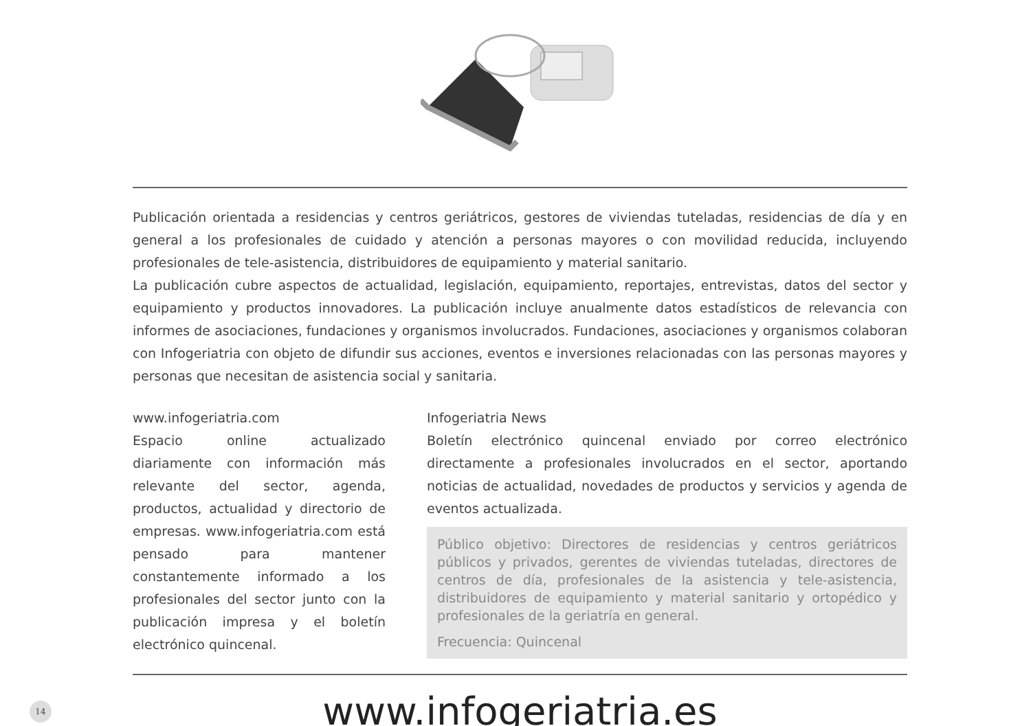Publicación orientada a residencias y centros geriátricos, gestores de viviendas tuteladas, residencias de día y en general a los profesionales de cuidado y atención a personas mayores o con movilidad reducida, incluyendo profesionales de tele-asistencia, distribuidores de equipamiento y material sanitario.
La publicación cubre aspectos de actualidad, legislación, equipamiento, reportajes, entrevistas, datos del sector y equipamiento y productos innovadores. La publicación incluye anualmente datos estadísticos de relevancia con informes de asociaciones, fundaciones y organismos involucrados. Fundaciones, asociaciones y organismos colaboran con Infogeriatria con objeto de difundir sus acciones, eventos e inversiones relacionadas con las personas mayores y personas que necesitan de asistencia social y sanitaria.
www.infogeriatria.com
Espacio online actualizado diariamente con información más relevante del sector, agenda, productos, actualidad y directorio de empresas. www.infogeriatria.com está pensado para mantener constantemente informado a los profesionales del sector junto con la publicación impresa y el boletín electrónico quincenal.
Infogeriatria News
Boletín electrónico quincenal enviado por correo electrónico directamente a profesionales involucrados en el sector, aportando noticias de actualidad, novedades de productos y servicios y agenda de eventos actualizada.
Público objetivo: Directores de residencias y centros geriátricos públicos y privados, gerentes de viviendas tuteladas, directores de centros de día, profesionales de la asistencia y tele-asistencia, distribuidores de equipamiento y material sanitario y ortopédico y profesionales de la geriatría en general.
Frecuencia: Quincenal
14
www.infogeriatria.es